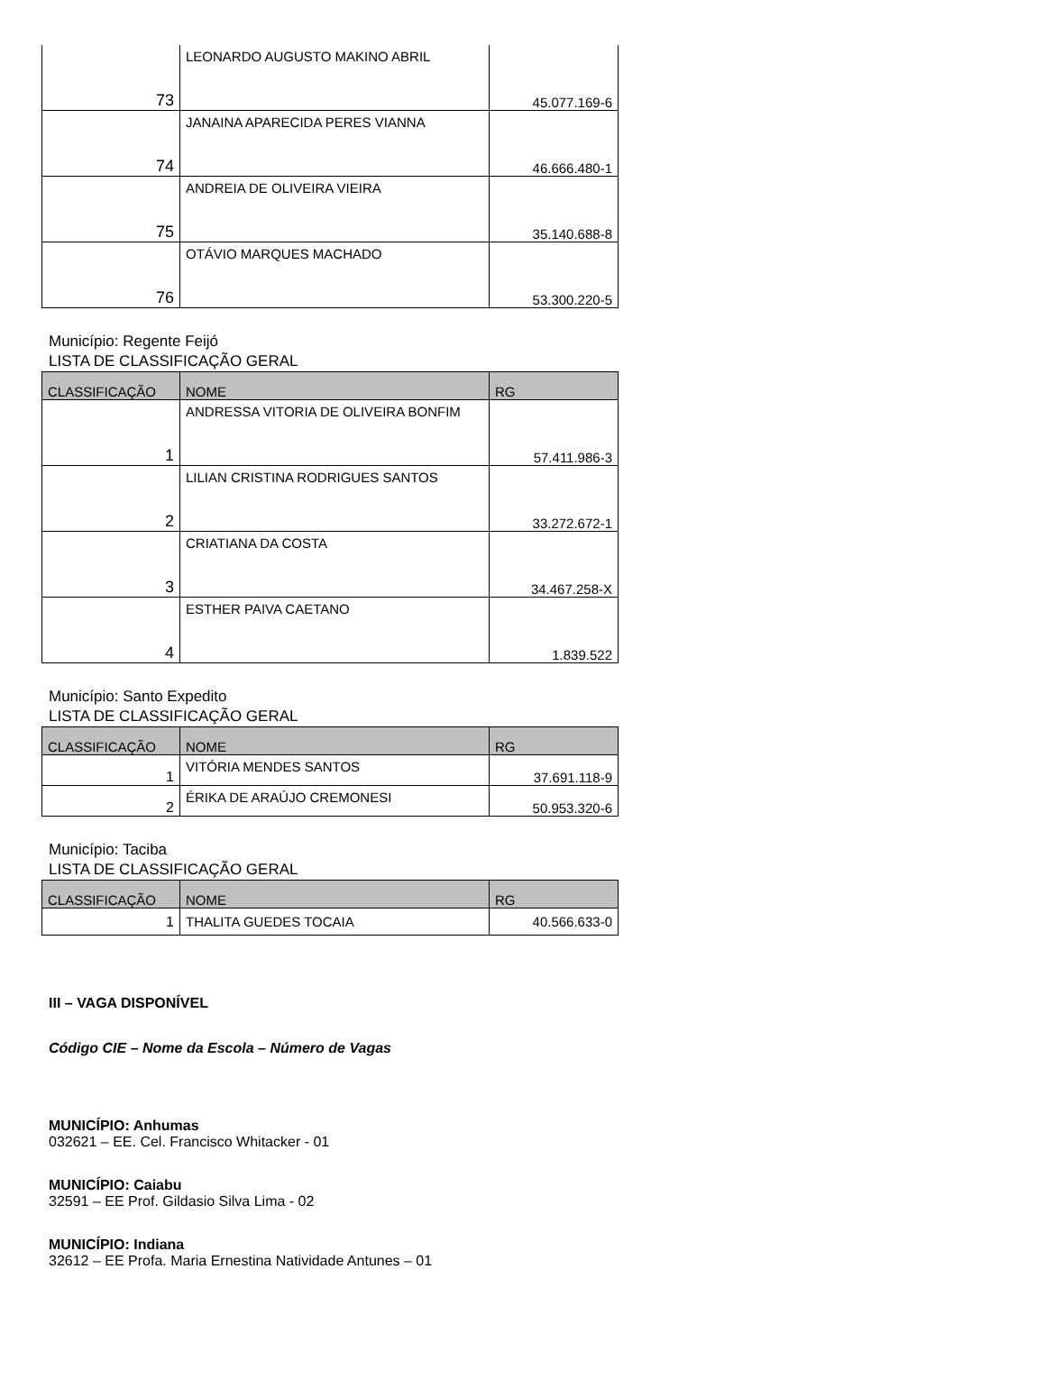| 73 | LEONARDO AUGUSTO MAKINO ABRIL | 45.077.169-6 |
| 74 | JANAINA APARECIDA PERES VIANNA | 46.666.480-1 |
| 75 | ANDREIA DE OLIVEIRA VIEIRA | 35.140.688-8 |
| 76 | OTÁVIO MARQUES MACHADO | 53.300.220-5 |
Município: Regente Feijó
LISTA DE CLASSIFICAÇÃO GERAL
| CLASSIFICAÇÃO | NOME | RG |
| --- | --- | --- |
| 1 | ANDRESSA VITORIA DE OLIVEIRA BONFIM | 57.411.986-3 |
| 2 | LILIAN CRISTINA RODRIGUES SANTOS | 33.272.672-1 |
| 3 | CRIATIANA DA COSTA | 34.467.258-X |
| 4 | ESTHER PAIVA CAETANO | 1.839.522 |
Município: Santo Expedito
LISTA DE CLASSIFICAÇÃO GERAL
| CLASSIFICAÇÃO | NOME | RG |
| --- | --- | --- |
| 1 | VITÓRIA MENDES SANTOS | 37.691.118-9 |
| 2 | ÉRIKA DE ARAÚJO CREMONESI | 50.953.320-6 |
Município: Taciba
LISTA DE CLASSIFICAÇÃO GERAL
| CLASSIFICAÇÃO | NOME | RG |
| --- | --- | --- |
| 1 | THALITA GUEDES TOCAIA | 40.566.633-0 |
III – VAGA DISPONÍVEL
Código CIE – Nome da Escola – Número de Vagas
MUNICÍPIO: Anhumas
032621 – EE. Cel. Francisco Whitacker - 01
MUNICÍPIO: Caiabu
32591 – EE Prof. Gildasio Silva Lima - 02
MUNICÍPIO: Indiana
32612 – EE Profa. Maria Ernestina Natividade Antunes – 01